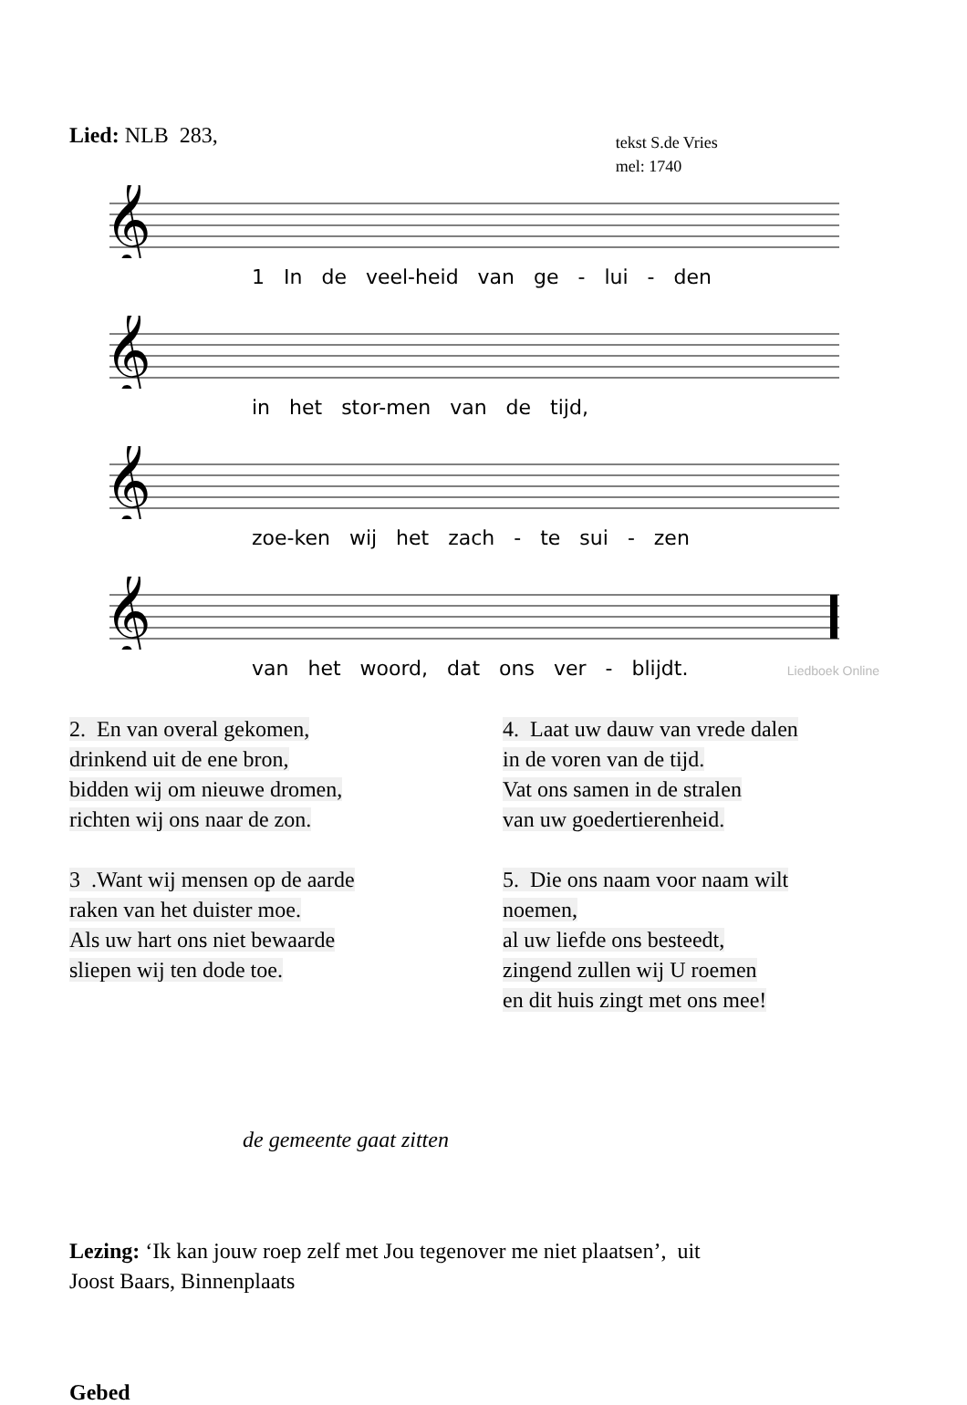Lied: NLB 283,
tekst S.de Vries
mel: 1740
𝄞
1 In de veel-heid van ge - lui - den
𝄞
in het stor-men van de tijd,
𝄞
zoe-ken wij het zach - te sui - zen
𝄞
van het woord, dat ons ver - blijdt.
Liedboek Online
2. En van overal gekomen,
drinkend uit de ene bron,
bidden wij om nieuwe dromen,
richten wij ons naar de zon.
3 .Want wij mensen op de aarde
raken van het duister moe.
Als uw hart ons niet bewaarde
sliepen wij ten dode toe.
4. Laat uw dauw van vrede dalen
in de voren van de tijd.
Vat ons samen in de stralen
van uw goedertierenheid.
5. Die ons naam voor naam wilt
noemen,
al uw liefde ons besteedt,
zingend zullen wij U roemen
en dit huis zingt met ons mee!
de gemeente gaat zitten
Lezing: ‘Ik kan jouw roep zelf met Jou tegenover me niet plaatsen’, uit
Joost Baars, Binnenplaats
Gebed